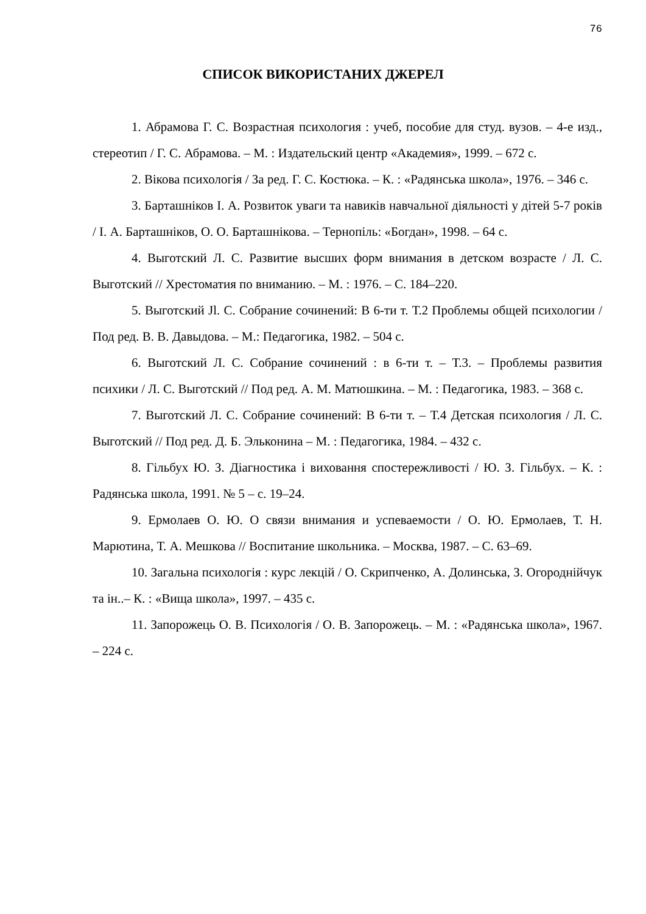76
СПИСОК ВИКОРИСТАНИХ ДЖЕРЕЛ
1. Абрамова Г. С. Возрастная психология : учеб, пособие для студ. вузов. – 4-е изд., стереотип / Г. С. Абрамова. – М. : Издательский центр «Академия», 1999. – 672 с.
2. Вікова психологія / За ред. Г. С. Костюка. – К. : «Радянська школа», 1976. – 346 с.
3. Барташніков І. А. Розвиток уваги та навиків навчальної діяльності у дітей 5-7 років / І. А. Барташніков, О. О. Барташнікова. – Тернопіль: «Богдан», 1998. – 64 с.
4. Выготский Л. С. Развитие высших форм внимания в детском возрасте / Л. С. Выготский // Хрестоматия по вниманию. – М. : 1976. – С. 184–220.
5. Выготский Jl. С. Собрание сочинений: В 6-ти т. Т.2 Проблемы общей психологии / Под ред. В. В. Давыдова. – М.: Педагогика, 1982. – 504 с.
6. Выготский Л. С. Собрание сочинений : в 6-ти т. – Т.3. – Проблемы развития психики / Л. С. Выготский // Под ред. А. М. Матюшкина. – М. : Педагогика, 1983. – 368 с.
7. Выготский Л. С. Собрание сочинений: В 6-ти т. – Т.4 Детская психология / Л. С. Выготский // Под ред. Д. Б. Эльконина – М. : Педагогика, 1984. – 432 с.
8. Гільбух Ю. З. Діагностика і виховання спостережливості / Ю. З. Гільбух. – К. : Радянська школа, 1991. № 5 – с. 19–24.
9. Ермолаев О. Ю. О связи внимания и успеваемости / О. Ю. Ермолаев, Т. Н. Марютина, Т. А. Мешкова // Воспитание школьника. – Москва, 1987. – С. 63–69.
10. Загальна психологія : курс лекцій / О. Скрипченко, А. Долинська, З. Огороднійчук та ін..– К. : «Вища школа», 1997. – 435 с.
11. Запорожець О. В. Психологія / О. В. Запорожець. – М. : «Радянська школа», 1967. – 224 с.